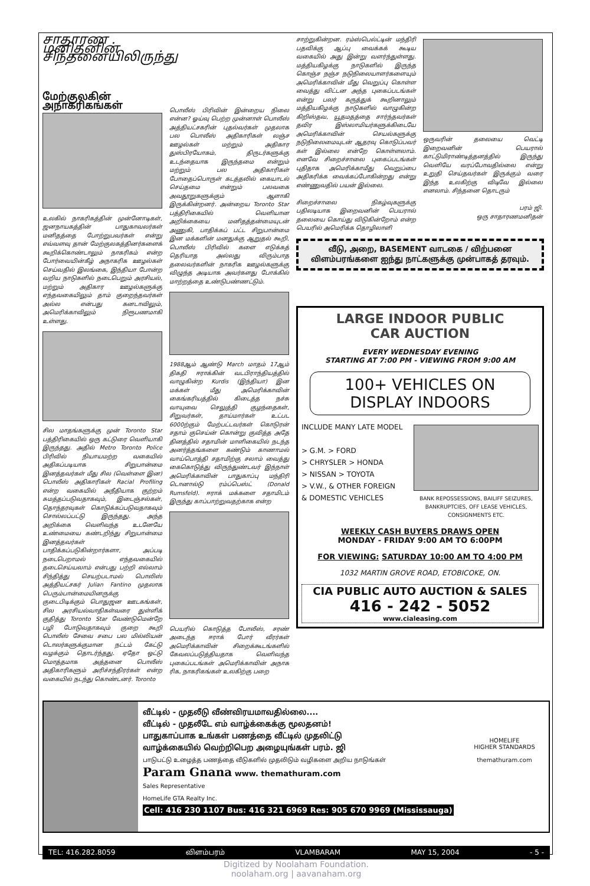சாதாரண மனிதனின் சிந்தனையிலிருந்து
மேற்குலகின் அநாகரிகங்கள்
உலகில் நாகரிகத்தின் முன்னோடிகள், ஜனநாயகத்தின் பாதுகாவலர்கள் மனிதத்தை போற்றுபவர்கள் என்று எவ்வளவு தான் மேற்குலகத்தினர்களைக் கூறிக்கொண்டாலும் நாகரிகம் என்ற போர்வையின்கீழ் அநாகரிக ஊழல்கள் செய்வதில் இலங்கை, இந்தியா போன்ற வறிய நாடுகளில் நடைபெறும் அரசியல், மற்றும் அதிகார ஊழல்களுக்கு எந்தவகையிலும் தாம் குறைந்தவர்கள் அல்ல என்பது கனடாவிலும், அமெரிக்காவிலும் நிரூபணமாகி உள்ளது.
சில மாதங்களுக்கு முன் Toronto Star பத்திரிகையில் ஒரு கட்டுரை வெளியாகி இருந்தது. அதில் Metro Toronto Police பிரிவில் நியாயமற்ற வகையில் அதிகப்படியாக சிறுபான்மை இனத்தவர்கள் மீது சில (வெள்ளை இன) பொலீஸ் அதிகாரிகள் Racial Profiling என்ற வகையில் அநீதியாக குற்றம் சுமத்தப்படுவதாகவும், இடைஞ்சல்கள், தொந்தரவுகள் கொடுக்கப்படுவதாகவும் சொல்லப்பட்டு இருந்தது. அந்த அறிக்கை வெளிவந்த உடனேயே உண்மையை கண்டறிந்து சிறுபான்மை இனத்தவர்கள் பாதிக்கப்படுகின்றார்களா, அப்படி நடைபெறாமல் எந்தவகையில் தடைசெய்யலாம் என்பது பற்றி எல்லாம் சிந்தித்து செயற்படாமல் பொலிஸ் அத்தியட்சகர் Julian Fantino முதலாக பெரும்பான்மையினருக்கு குடைபிடிக்கும் பொதுஜன ஊடகங்கள், சில அரசியல்வாதிகள்வரை துள்ளிக் குதித்து Toronto Star வேண்டுமென்றே பழி போடுவதாகவும் குறை கூறி பொலீஸ் சேவை சபை பல மில்லியன் டொலர்களுக்குமான நட்டம் கேட்டு வழக்கும் தொடர்ந்தது. ஏதோ ஒட்டு மொத்தமாக அத்தனை பொலீஸ் அதிகாரிகளும் அரிச்சந்திரர்கள் என்ற வகையில் நடந்து கொண்டனர். Toronto
பொலீஸ் பிரிவின் இன்றைய நிலை என்ன? ஓய்வு பெற்ற முன்னாள் பொலீஸ் அத்தியட்சகரின் புதல்வர்கள் முதலாக பல பொலீஸ் அதிகாரிகள் லஞ்ச ஊழல்கள் மற்றும் அதிகார துஸ்பிரயோகம், திருடர்களுக்கு உடந்தையாக இருந்தமை என்றும் மற்றும் பல அதிகாரிகள் போதைப்பொருள் கடத்தலில் கையாடல் செய்தமை என்றும் பலவகை அவதூறுகளுக்கும் ஆளாகி இருக்கின்றனர். அன்றைய Toronto Star பத்திரிகையில் வெளியான அறிக்கையை மனிதத்தன்மையுடன் அணுகி, பாதிக்கப் பட்ட சிறுபான்மை இன மக்களின் மனதுக்கு ஆறுதல் கூறி, பொலீஸ் பிரிவில் களை எடுக்கத் தெரியாத அல்லது விரும்பாத தலைவர்களின் நாகரிக ஊழல்களுக்கு விழுந்த அடியாக அவர்களது போக்கில் மாற்றத்தை உண்டுபண்ணட்டும்.
1988ஆம் ஆண்டு March மாதம் 17ஆம் திகதி ஈராக்கின் வடபிராந்தியத்தில் வாழுகின்ற Kurdis (இந்தியா) இன மக்கள் மீது அமெரிக்காவின் கைங்கரியத்தில் கிடைத்த நச்சு வாயுவை செலுத்தி குழந்தைகள், சிறுவர்கள், தாய்மார்கள் உட்பட 6000ற்கும் மேற்பட்டவர்கள் கொடுரன் சதாம் குசெய்ன் கொன்று குவித்த அதே தினத்தில் சதாமின் மாளிகையில் நடந்த அனர்த்தங்களை கண்டும் காணாமல் வாய்பொத்தி சதாமிற்கு சலாம் வைத்து கைகொடுத்து விருந்துண்டவர் இந்நாள் அமெரிக்காவின் பாதுகாப்பு மந்திரி டொனால்டு ரம்ப்பெஸ்ட் (Donald Rumsfeld). ஈராக் மக்களை சதாமிடம் இருந்து காப்பாற்றுவதற்காக என்ற
பெயரில் கொடுத்த போலீஸ், சரண் அடைந்த ஈராக் போர் வீரர்கள் அமெரிக்காவின் சிறைக்கூடங்களில் கேவலப்படுத்தியதாக வெளிவந்த புகைப்படங்கள் அமெரிக்காவின் அநாக ரிக, நாகரிகங்கள் உலகிற்கு பறை
சாற்றுகின்றன. ரம்ஸ்பெல்ட்டின் மந்திரி பதவிக்கு ஆப்பு வைக்கக் கூடிய வகையில் அது இன்று வளர்ந்துள்ளது. மத்தியகிழக்கு நாடுகளில் இருந்த கொஞ்ச நஞ்ச நடுநிலையாளர்களையும் அமெரிக்காவின் மீது வெறுப்பு கொள்ள வைத்து விட்டன அந்த புகைப்படங்கள் என்று பலர் கருத்துக் கூறினாலும் மத்தியகிழக்கு நாடுகளில் வாழுகின்ற கிறிஸ்தவ, யூதமதத்தை சார்ந்தவர்கள் தவிர இஸ்லாமியர்களுக்கிடையே அமெரிக்காவின் செயல்களுக்கு நடுநிலைமையுடன் ஆதரவு கொடுப்பவர் கள் இல்லை என்றே கொள்ளலாம். எனவே சிறைச்சாலை புகைப்படங்கள் புதிதாக அமெரிக்காமீது வெறுப்பை அதிகரிக்க வைக்கப்போகின்றது என்று எண்ணுவதில் பயன் இல்லை.
சிறைச்சாலை நிகழ்வுகளுக்கு பதிலடியாக இறைவனின் பெயரால் தலையை கொய்து விடுகின்றோம் என்ற பெயரில் அமெரிக்க தொழிலாளி
ஒருவரின் தலையை வெட்டி இறைவனின் பெயரால் காட்டுமிராண்டித்தனத்தில் இருந்து வெளியே வரப்போவதில்லை என்று உறுதி செய்தவர்கள் இருக்கும் வரை இந்த உலகிற்கு விடிவே இல்லை எனலாம். சிந்தனை தொடரும்
பரம் ஜி.
ஒரு சாதாரணமனிதன்
வீடு, அறை, BASEMENT வாடகை / விற்பனை
விளம்பரங்களை ஐந்து நாட்களுக்கு முன்பாகத் தரவும்.
LARGE INDOOR PUBLIC
CAR AUCTION
EVERY WEDNESDAY EVENING
STARTING AT 7:00 PM - VIEWING FROM 9:00 AM
100+ VEHICLES ON
DISPLAY INDOORS
INCLUDE MANY LATE MODEL
> G.M. > FORD
> CHRYSLER > HONDA
> NISSAN > TOYOTA
> V.W., & OTHER FOREIGN
& DOMESTIC VEHICLES
BANK REPOSSESSIONS, BAILIFF SEIZURES, BANKRUPTCIES, OFF LEASE VEHICLES, CONSIGNMENTS ETC.
WEEKLY CASH BUYERS DRAWS OPEN
MONDAY - FRIDAY 9:00 AM TO 6:00PM
FOR VIEWING: SATURDAY 10:00 AM TO 4:00 PM
1032 MARTIN GROVE ROAD, ETOBICOKE, ON.
CIA PUBLIC AUTO AUCTION & SALES
416 - 242 - 5052
www.cialeasing.com
வீட்டில் - முதலீடு வீண்விரயமாவதில்லை....
வீட்டில் - முதலீடே எம் வாழ்க்கைக்கு மூலதனம்!
பாதுகாப்பாக உங்கள் பணத்தை வீட்டில் முதலிட்டு
வாழ்க்கையில் வெற்றிபெற அழையுங்கள் பரம். ஜி
பாடுபட்டு உழைத்த பணத்தை வீடுகளில் முதலிடும் வழிகளை அறிய நாடுங்கள்
Param Gnana www. themathuram.com
Sales Representative
HomeLife GTA Realty Inc.
Cell: 416 230 1107 Bus: 416 321 6969 Res: 905 670 9969 (Mississauga)
HOMELIFE
HIGHER STANDARDS
themathuram.com
TEL: 416.282.8059 விளம்பரம் VLAMBARAM MAY 15, 2004 - 5 -
Digitized by Noolaham Foundation.
noolaham.org | aavanaham.org